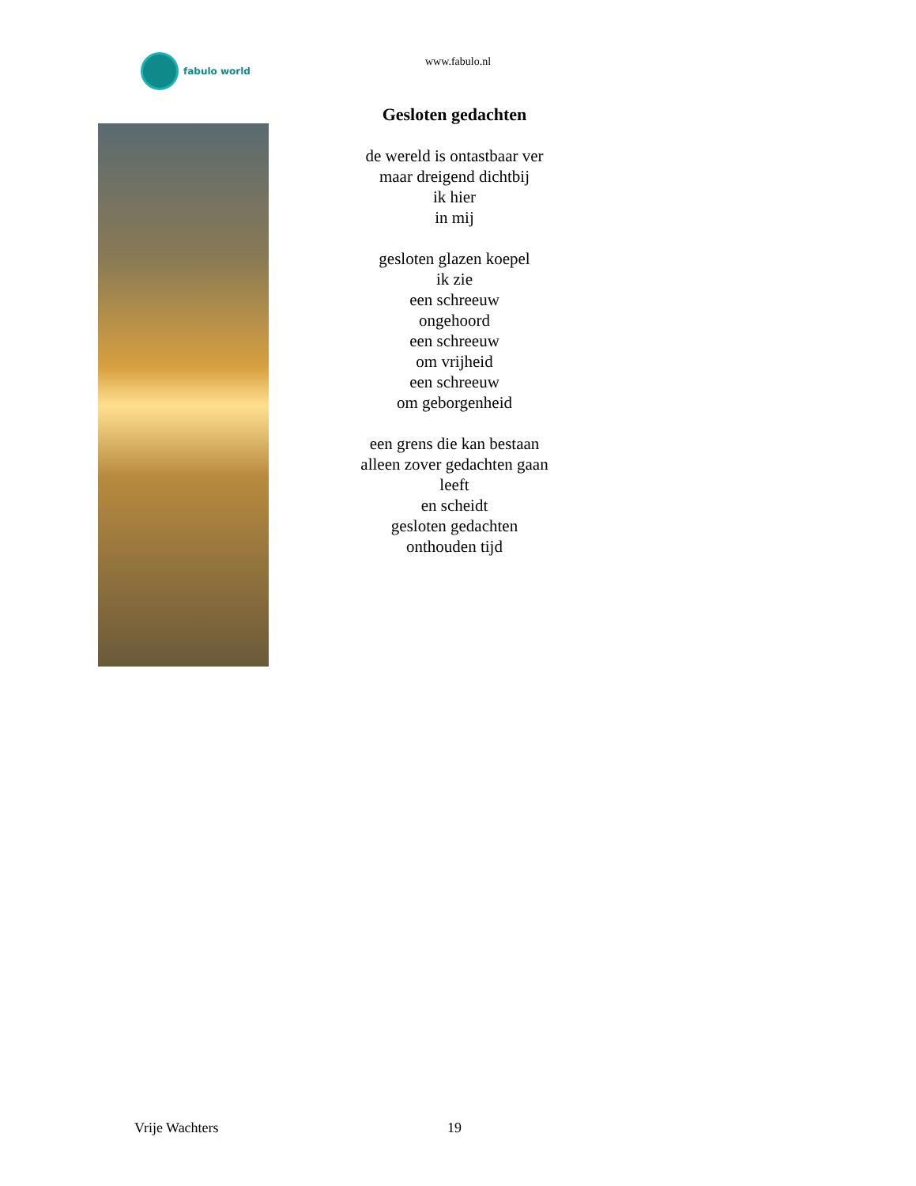fabulo world
www.fabulo.nl
Gesloten gedachten
de wereld is ontastbaar ver
maar dreigend dichtbij
ik hier
in mij
gesloten glazen koepel
ik zie
een schreeuw
ongehoord
een schreeuw
om vrijheid
een schreeuw
om geborgenheid
een grens die kan bestaan
alleen zover gedachten gaan
leeft
en scheidt
gesloten gedachten
onthouden tijd
Vrije Wachters 19